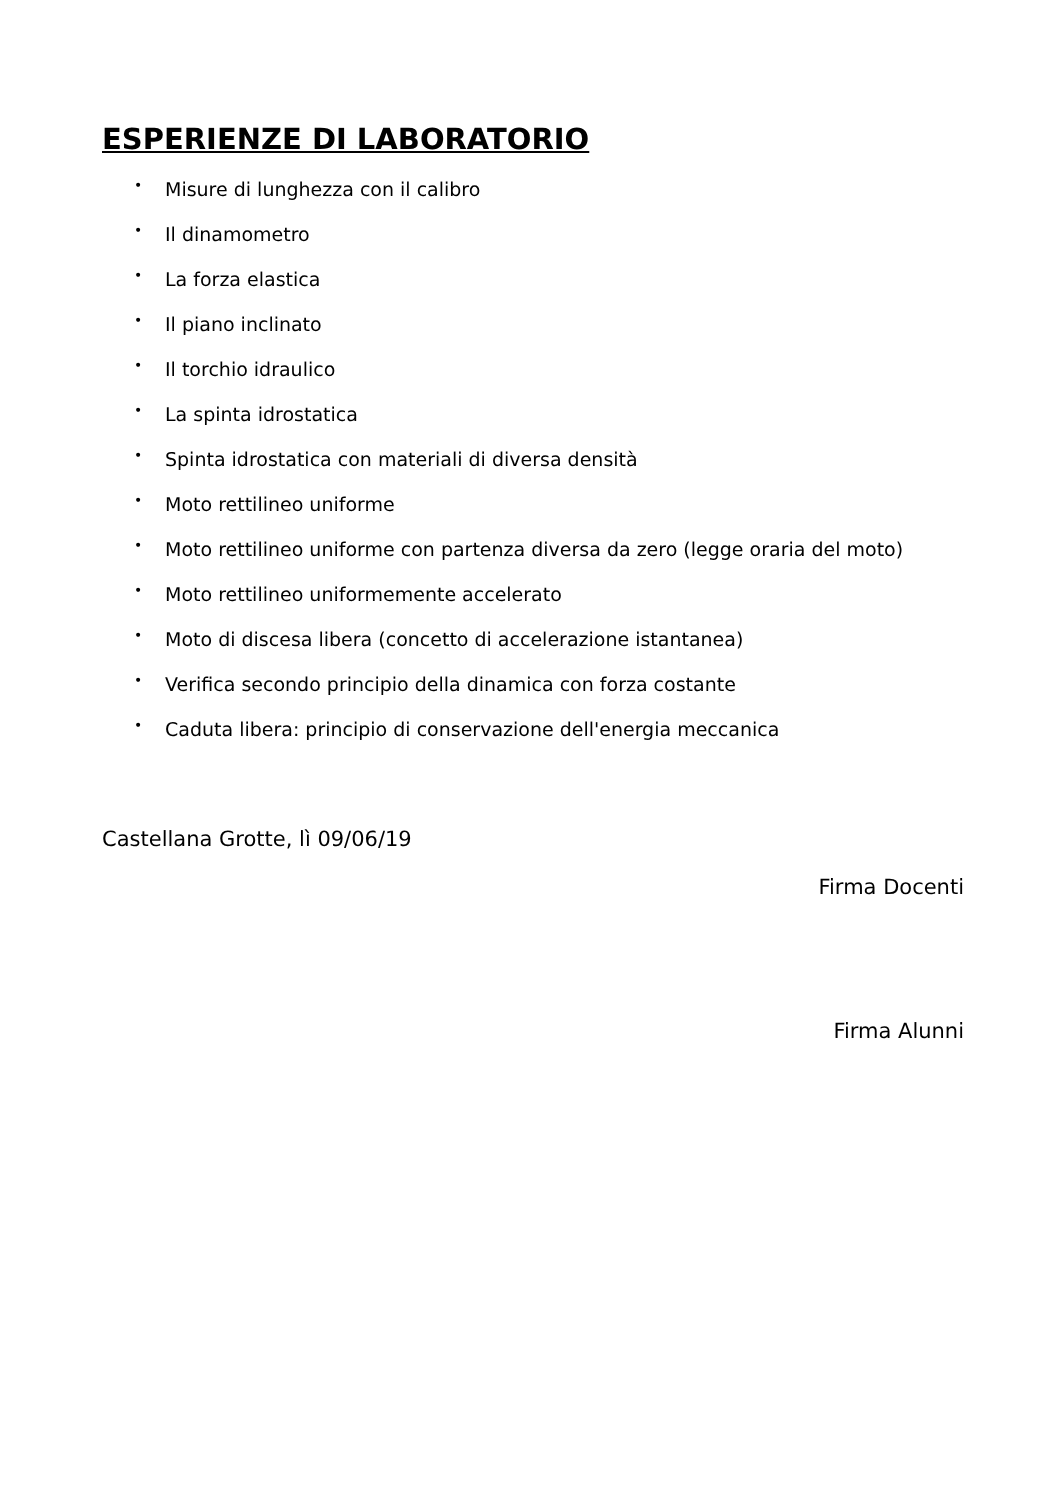ESPERIENZE DI LABORATORIO
• Misure di lunghezza con il calibro
• Il dinamometro
• La forza elastica
• Il piano inclinato
• Il torchio idraulico
• La spinta idrostatica
• Spinta idrostatica con materiali di diversa densità
• Moto rettilineo uniforme
• Moto rettilineo uniforme con partenza diversa da zero (legge oraria del moto)
• Moto rettilineo uniformemente accelerato
• Moto di discesa libera (concetto di accelerazione istantanea)
• Verifica secondo principio della dinamica con forza costante
• Caduta libera: principio di conservazione dell'energia meccanica
Castellana Grotte, lì 09/06/19
Firma Docenti
Firma Alunni